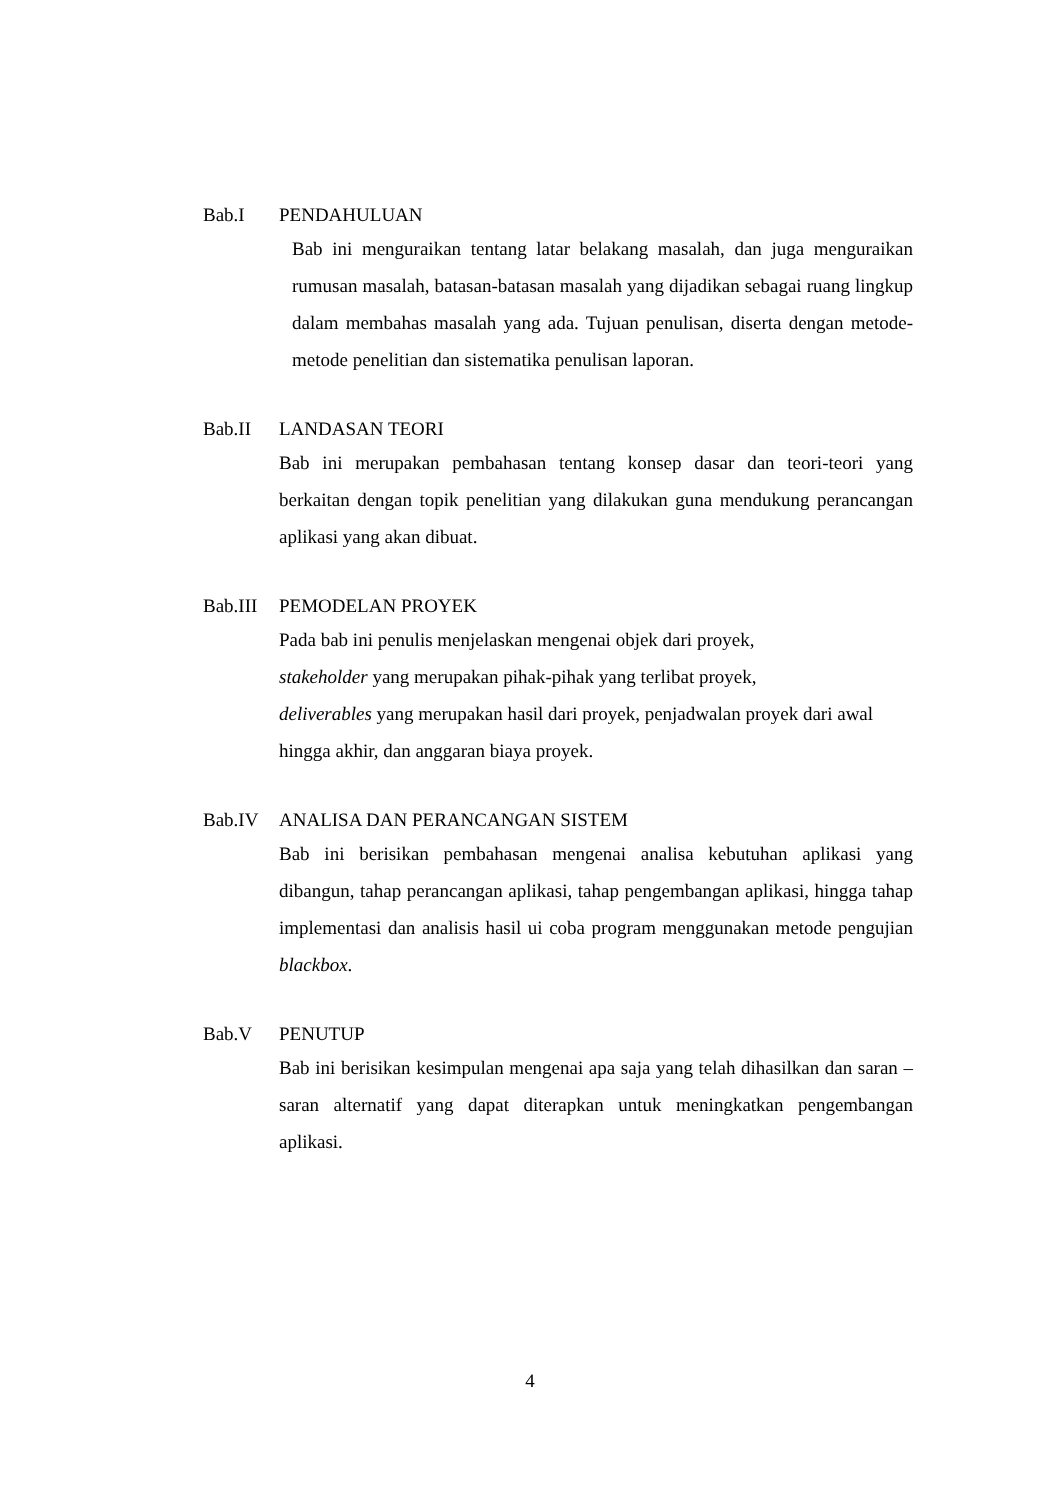Bab.I PENDAHULUAN
Bab ini menguraikan tentang latar belakang masalah, dan juga menguraikan rumusan masalah, batasan-batasan masalah yang dijadikan sebagai ruang lingkup dalam membahas masalah yang ada. Tujuan penulisan, diserta dengan metode-metode penelitian dan sistematika penulisan laporan.
Bab.II LANDASAN TEORI
Bab ini merupakan pembahasan tentang konsep dasar dan teori-teori yang berkaitan dengan topik penelitian yang dilakukan guna mendukung perancangan aplikasi yang akan dibuat.
Bab.III PEMODELAN PROYEK
Pada bab ini penulis menjelaskan mengenai objek dari proyek,
stakeholder yang merupakan pihak-pihak yang terlibat proyek,
deliverables yang merupakan hasil dari proyek, penjadwalan proyek dari awal hingga akhir, dan anggaran biaya proyek.
Bab.IV ANALISA DAN PERANCANGAN SISTEM
Bab ini berisikan pembahasan mengenai analisa kebutuhan aplikasi yang dibangun, tahap perancangan aplikasi, tahap pengembangan aplikasi, hingga tahap implementasi dan analisis hasil ui coba program menggunakan metode pengujian blackbox.
Bab.V PENUTUP
Bab ini berisikan kesimpulan mengenai apa saja yang telah dihasilkan dan saran – saran alternatif yang dapat diterapkan untuk meningkatkan pengembangan aplikasi.
4